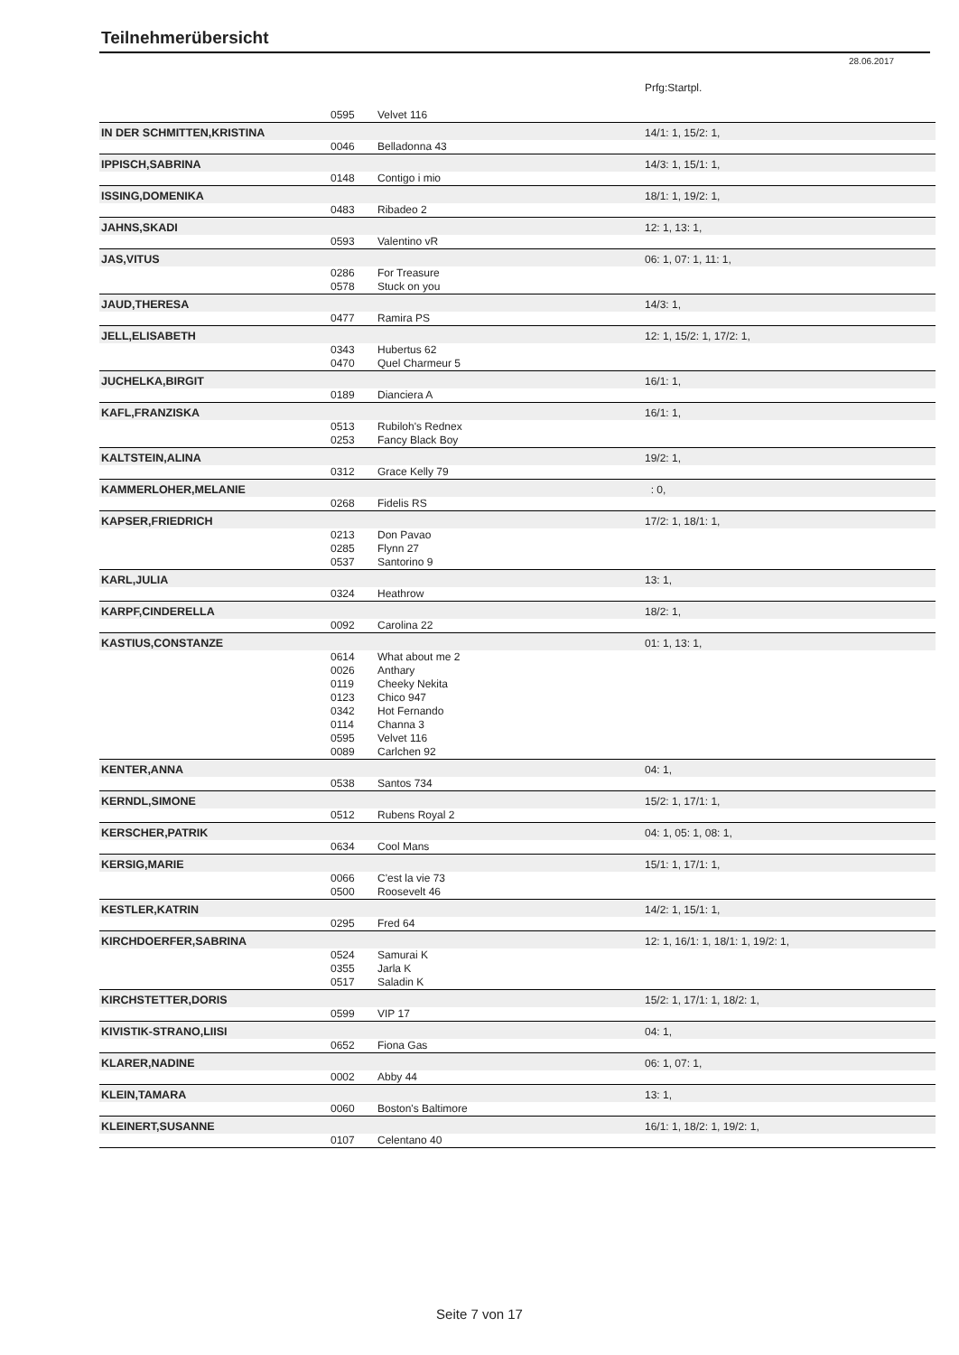Teilnehmerübersicht
28.06.2017
| | | | Prfg:Startpl. |
| | 0595 | Velvet 116 | |
| IN DER SCHMITTEN,KRISTINA | | | 14/1: 1, 15/2: 1, |
| | 0046 | Belladonna 43 | |
| IPPISCH,SABRINA | | | 14/3: 1, 15/1: 1, |
| | 0148 | Contigo i mio | |
| ISSING,DOMENIKA | | | 18/1: 1, 19/2: 1, |
| | 0483 | Ribadeo 2 | |
| JAHNS,SKADI | | | 12: 1, 13: 1, |
| | 0593 | Valentino vR | |
| JAS,VITUS | | | 06: 1, 07: 1, 11: 1, |
| | 0286 | For Treasure | |
| | 0578 | Stuck on you | |
| JAUD,THERESA | | | 14/3: 1, |
| | 0477 | Ramira PS | |
| JELL,ELISABETH | | | 12: 1, 15/2: 1, 17/2: 1, |
| | 0343 | Hubertus 62 | |
| | 0470 | Quel Charmeur 5 | |
| JUCHELKA,BIRGIT | | | 16/1: 1, |
| | 0189 | Dianciera A | |
| KAFL,FRANZISKA | | | 16/1: 1, |
| | 0513 | Rubiloh's Rednex | |
| | 0253 | Fancy Black Boy | |
| KALTSTEIN,ALINA | | | 19/2: 1, |
| | 0312 | Grace Kelly 79 | |
| KAMMERLOHER,MELANIE | | | : 0, |
| | 0268 | Fidelis RS | |
| KAPSER,FRIEDRICH | | | 17/2: 1, 18/1: 1, |
| | 0213 | Don Pavao | |
| | 0285 | Flynn 27 | |
| | 0537 | Santorino 9 | |
| KARL,JULIA | | | 13: 1, |
| | 0324 | Heathrow | |
| KARPF,CINDERELLA | | | 18/2: 1, |
| | 0092 | Carolina 22 | |
| KASTIUS,CONSTANZE | | | 01: 1, 13: 1, |
| | 0614 | What about me 2 | |
| | 0026 | Anthary | |
| | 0119 | Cheeky Nekita | |
| | 0123 | Chico 947 | |
| | 0342 | Hot Fernando | |
| | 0114 | Channa 3 | |
| | 0595 | Velvet 116 | |
| | 0089 | Carlchen 92 | |
| KENTER,ANNA | | | 04: 1, |
| | 0538 | Santos 734 | |
| KERNDL,SIMONE | | | 15/2: 1, 17/1: 1, |
| | 0512 | Rubens Royal 2 | |
| KERSCHER,PATRIK | | | 04: 1, 05: 1, 08: 1, |
| | 0634 | Cool Mans | |
| KERSIG,MARIE | | | 15/1: 1, 17/1: 1, |
| | 0066 | C'est la vie 73 | |
| | 0500 | Roosevelt 46 | |
| KESTLER,KATRIN | | | 14/2: 1, 15/1: 1, |
| | 0295 | Fred 64 | |
| KIRCHDOERFER,SABRINA | | | 12: 1, 16/1: 1, 18/1: 1, 19/2: 1, |
| | 0524 | Samurai K | |
| | 0355 | Jarla K | |
| | 0517 | Saladin K | |
| KIRCHSTETTER,DORIS | | | 15/2: 1, 17/1: 1, 18/2: 1, |
| | 0599 | VIP 17 | |
| KIVISTIK-STRANO,LIISI | | | 04: 1, |
| | 0652 | Fiona Gas | |
| KLARER,NADINE | | | 06: 1, 07: 1, |
| | 0002 | Abby 44 | |
| KLEIN,TAMARA | | | 13: 1, |
| | 0060 | Boston's Baltimore | |
| KLEINERT,SUSANNE | | | 16/1: 1, 18/2: 1, 19/2: 1, |
| | 0107 | Celentano 40 | |
Seite 7 von 17